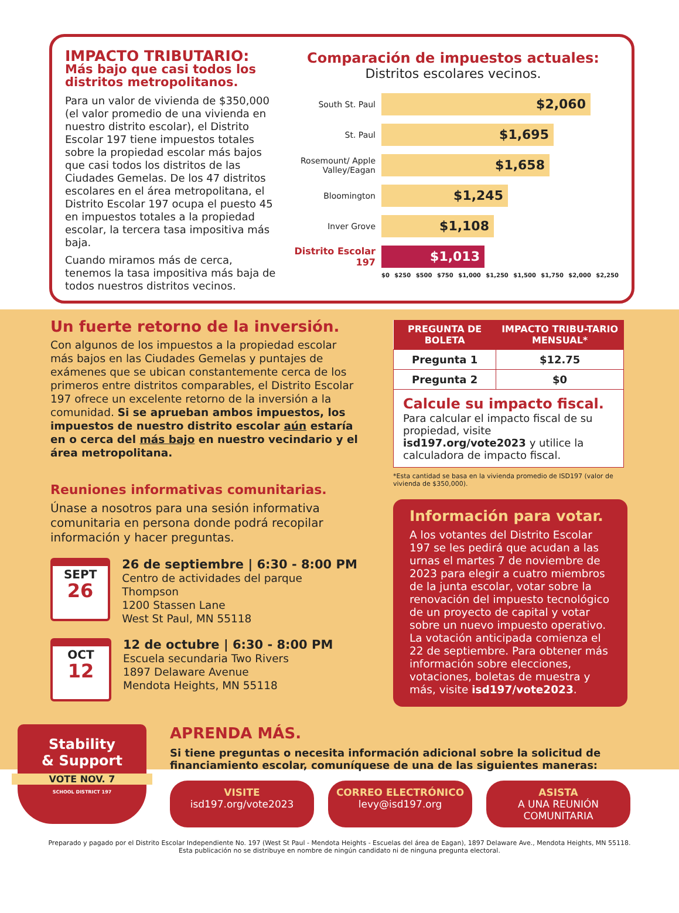IMPACTO TRIBUTARIO:
Más bajo que casi todos los distritos metropolitanos.
Para un valor de vivienda de $350,000 (el valor promedio de una vivienda en nuestro distrito escolar), el Distrito Escolar 197 tiene impuestos totales sobre la propiedad escolar más bajos que casi todos los distritos de las Ciudades Gemelas. De los 47 distritos escolares en el área metropolitana, el Distrito Escolar 197 ocupa el puesto 45 en impuestos totales a la propiedad escolar, la tercera tasa impositiva más baja.
Cuando miramos más de cerca, tenemos la tasa impositiva más baja de todos nuestros distritos vecinos.
Comparación de impuestos actuales:
Distritos escolares vecinos.
South St. Paul
$2,060
St. Paul
$1,695
Rosemount/ Apple Valley/Eagan
$1,658
Bloomington
$1,245
Inver Grove
$1,108
Distrito Escolar 197
$1,013
$0 $250 $500 $750 $1,000 $1,250 $1,500 $1,750 $2,000 $2,250
Un fuerte retorno de la inversión.
Con algunos de los impuestos a la propiedad escolar más bajos en las Ciudades Gemelas y puntajes de exámenes que se ubican constantemente cerca de los primeros entre distritos comparables, el Distrito Escolar 197 ofrece un excelente retorno de la inversión a la comunidad. Si se aprueban ambos impuestos, los impuestos de nuestro distrito escolar aún estaría en o cerca del más bajo en nuestro vecindario y el área metropolitana.
Reuniones informativas comunitarias.
Únase a nosotros para una sesión informativa comunitaria en persona donde podrá recopilar información y hacer preguntas.
SEPT
26
26 de septiembre | 6:30 - 8:00 PM
Centro de actividades del parque Thompson
1200 Stassen Lane
West St Paul, MN 55118
OCT
12
12 de octubre | 6:30 - 8:00 PM
Escuela secundaria Two Rivers
1897 Delaware Avenue
Mendota Heights, MN 55118
| PREGUNTA DE BOLETA | IMPACTO TRIBU-TARIO MENSUAL* |
| --- | --- |
| Pregunta 1 | $12.75 |
| Pregunta 2 | $0 |
| Calcule su impacto fiscal. Para calcular el impacto fiscal de su propiedad, visite isd197.org/vote2023 y utilice la calculadora de impacto fiscal. | |
*Esta cantidad se basa en la vivienda promedio de ISD197 (valor de vivienda de $350,000).
Información para votar.
A los votantes del Distrito Escolar 197 se les pedirá que acudan a las urnas el martes 7 de noviembre de 2023 para elegir a cuatro miembros de la junta escolar, votar sobre la renovación del impuesto tecnológico de un proyecto de capital y votar sobre un nuevo impuesto operativo. La votación anticipada comienza el 22 de septiembre. Para obtener más información sobre elecciones, votaciones, boletas de muestra y más, visite isd197/vote2023.
Stability
& Support
VOTE NOV. 7
SCHOOL DISTRICT 197
APRENDA MÁS.
Si tiene preguntas o necesita información adicional sobre la solicitud de financiamiento escolar, comuníquese de una de las siguientes maneras:
VISITE
isd197.org/vote2023
CORREO ELECTRÓNICO
levy@isd197.org
ASISTA
A UNA REUNIÓN COMUNITARIA
Preparado y pagado por el Distrito Escolar Independiente No. 197 (West St Paul - Mendota Heights - Escuelas del área de Eagan), 1897 Delaware Ave., Mendota Heights, MN 55118.
Esta publicación no se distribuye en nombre de ningún candidato ni de ninguna pregunta electoral.